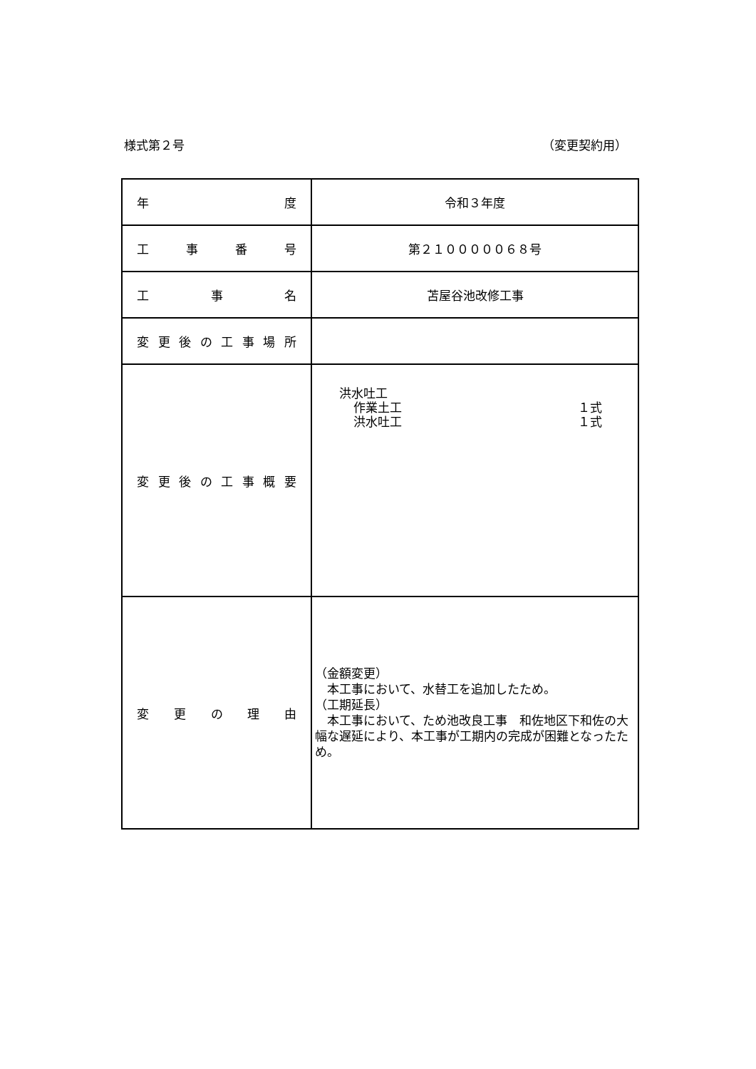様式第２号 （変更契約用）
| 年 度 | 令和３年度 |
| 工 事 番 号 | 第２１０００００６８号 |
| 工 事 名 | 苫屋谷池改修工事 |
| 変 更 後 の 工 事 場 所 | |
| 変 更 後 の 工 事 概 要 | 洪水吐工 作業土工 １式 洪水吐工 １式 |
| 変 更 の 理 由 | （金額変更） 本工事において、水替工を追加したため。 （工期延長） 本工事において、ため池改良工事 和佐地区下和佐の大幅な遅延により、本工事が工期内の完成が困難となったため。 |